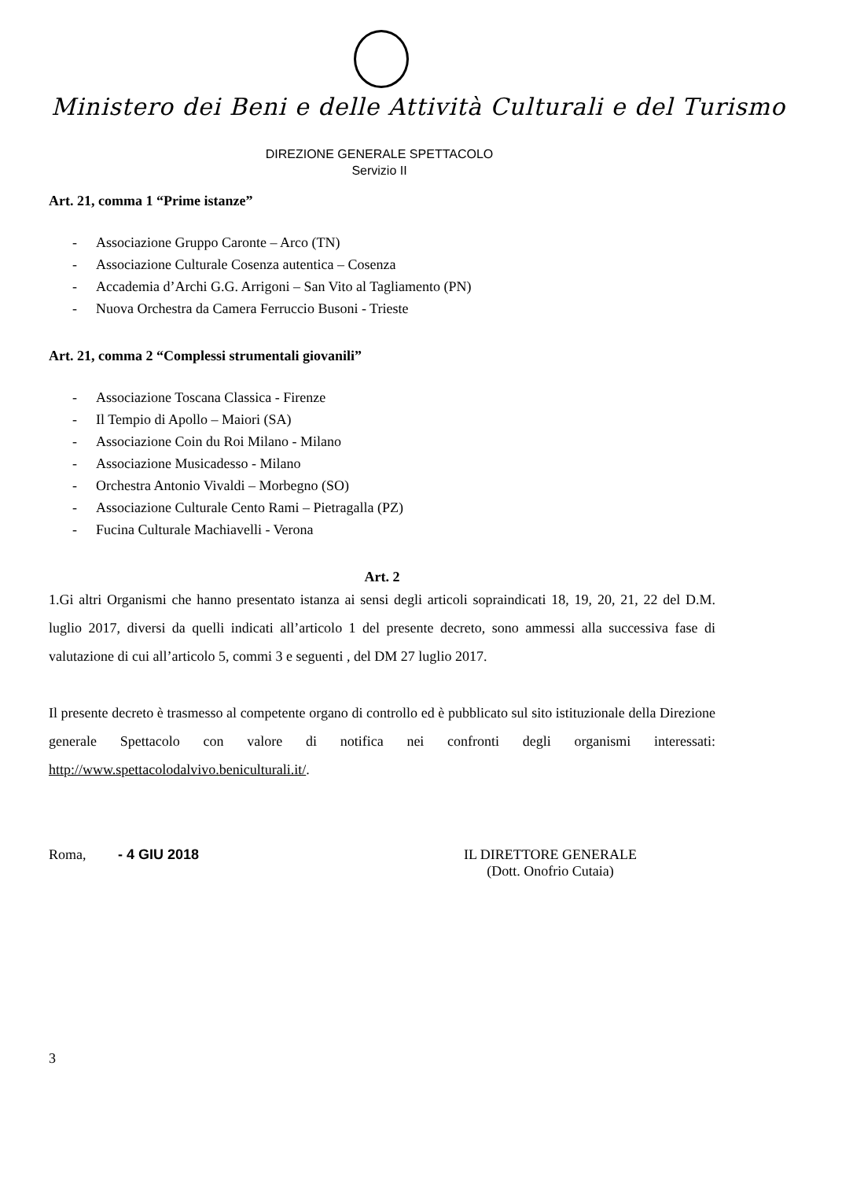Ministero dei Beni e delle Attività Culturali e del Turismo
DIREZIONE GENERALE SPETTACOLO
Servizio II
Art. 21, comma 1 “Prime istanze”
- Associazione Gruppo Caronte – Arco (TN)
- Associazione Culturale Cosenza autentica – Cosenza
- Accademia d’Archi G.G. Arrigoni – San Vito al Tagliamento (PN)
- Nuova Orchestra da Camera Ferruccio Busoni - Trieste
Art. 21, comma 2 “Complessi strumentali giovanili”
- Associazione Toscana Classica - Firenze
- Il Tempio di Apollo – Maiori (SA)
- Associazione Coin du Roi Milano - Milano
- Associazione Musicadesso - Milano
- Orchestra Antonio Vivaldi – Morbegno (SO)
- Associazione Culturale Cento Rami – Pietragalla (PZ)
- Fucina Culturale Machiavelli - Verona
Art. 2
1.Gi altri Organismi che hanno presentato istanza ai sensi degli articoli sopraindicati 18, 19, 20, 21, 22 del D.M. luglio 2017, diversi da quelli indicati all’articolo 1 del presente decreto, sono ammessi alla successiva fase di valutazione di cui all’articolo 5, commi 3 e seguenti , del DM 27 luglio 2017.
Il presente decreto è trasmesso al competente organo di controllo ed è pubblicato sul sito istituzionale della Direzione generale Spettacolo con valore di notifica nei confronti degli organismi interessati: http://www.spettacolodalvivo.beniculturali.it/.
Roma, - 4 GIU 2018 IL DIRETTORE GENERALE
(Dott. Onofrio Cutaia)
3